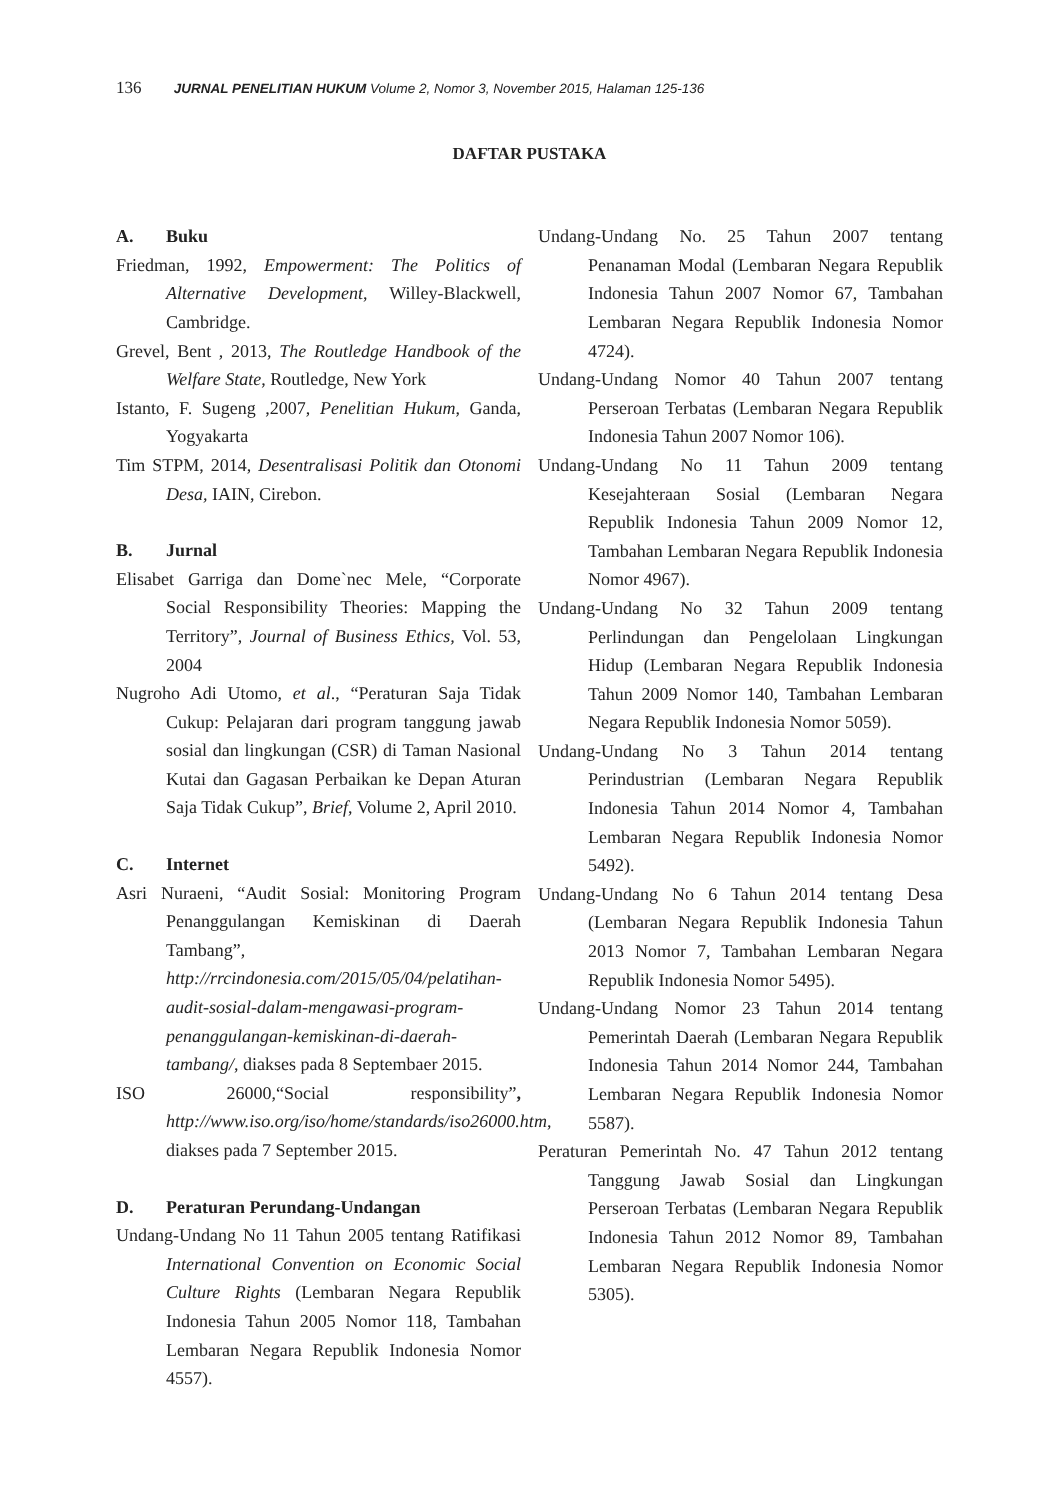136 JURNAL PENELITIAN HUKUM Volume 2, Nomor 3, November 2015, Halaman 125-136
DAFTAR PUSTAKA
A. Buku
Friedman, 1992, Empowerment: The Politics of Alternative Development, Willey-Blackwell, Cambridge.
Grevel, Bent , 2013, The Routledge Handbook of the Welfare State, Routledge, New York
Istanto, F. Sugeng ,2007, Penelitian Hukum, Ganda, Yogyakarta
Tim STPM, 2014, Desentralisasi Politik dan Otonomi Desa, IAIN, Cirebon.
B. Jurnal
Elisabet Garriga dan Dome`nec Mele, “Corporate Social Responsibility Theories: Mapping the Territory”, Journal of Business Ethics, Vol. 53, 2004
Nugroho Adi Utomo, et al., “Peraturan Saja Tidak Cukup: Pelajaran dari program tanggung jawab sosial dan lingkungan (CSR) di Taman Nasional Kutai dan Gagasan Perbaikan ke Depan Aturan Saja Tidak Cukup”, Brief, Volume 2, April 2010.
C. Internet
Asri Nuraeni, “Audit Sosial: Monitoring Program Penanggulangan Kemiskinan di Daerah Tambang”, http://rrcindonesia.com/2015/05/04/pelatihan-audit-sosial-dalam-mengawasi-program-penanggulangan-kemiskinan-di-daerah-tambang/, diakses pada 8 Septembaer 2015.
ISO 26000,“Social responsibility”, http://www.iso.org/iso/home/standards/iso26000.htm, diakses pada 7 September 2015.
D. Peraturan Perundang-Undangan
Undang-Undang No 11 Tahun 2005 tentang Ratifikasi International Convention on Economic Social Culture Rights (Lembaran Negara Republik Indonesia Tahun 2005 Nomor 118, Tambahan Lembaran Negara Republik Indonesia Nomor 4557).
Undang-Undang No. 25 Tahun 2007 tentang Penanaman Modal (Lembaran Negara Republik Indonesia Tahun 2007 Nomor 67, Tambahan Lembaran Negara Republik Indonesia Nomor 4724).
Undang-Undang Nomor 40 Tahun 2007 tentang Perseroan Terbatas (Lembaran Negara Republik Indonesia Tahun 2007 Nomor 106).
Undang-Undang No 11 Tahun 2009 tentang Kesejahteraan Sosial (Lembaran Negara Republik Indonesia Tahun 2009 Nomor 12, Tambahan Lembaran Negara Republik Indonesia Nomor 4967).
Undang-Undang No 32 Tahun 2009 tentang Perlindungan dan Pengelolaan Lingkungan Hidup (Lembaran Negara Republik Indonesia Tahun 2009 Nomor 140, Tambahan Lembaran Negara Republik Indonesia Nomor 5059).
Undang-Undang No 3 Tahun 2014 tentang Perindustrian (Lembaran Negara Republik Indonesia Tahun 2014 Nomor 4, Tambahan Lembaran Negara Republik Indonesia Nomor 5492).
Undang-Undang No 6 Tahun 2014 tentang Desa (Lembaran Negara Republik Indonesia Tahun 2013 Nomor 7, Tambahan Lembaran Negara Republik Indonesia Nomor 5495).
Undang-Undang Nomor 23 Tahun 2014 tentang Pemerintah Daerah (Lembaran Negara Republik Indonesia Tahun 2014 Nomor 244, Tambahan Lembaran Negara Republik Indonesia Nomor 5587).
Peraturan Pemerintah No. 47 Tahun 2012 tentang Tanggung Jawab Sosial dan Lingkungan Perseroan Terbatas (Lembaran Negara Republik Indonesia Tahun 2012 Nomor 89, Tambahan Lembaran Negara Republik Indonesia Nomor 5305).